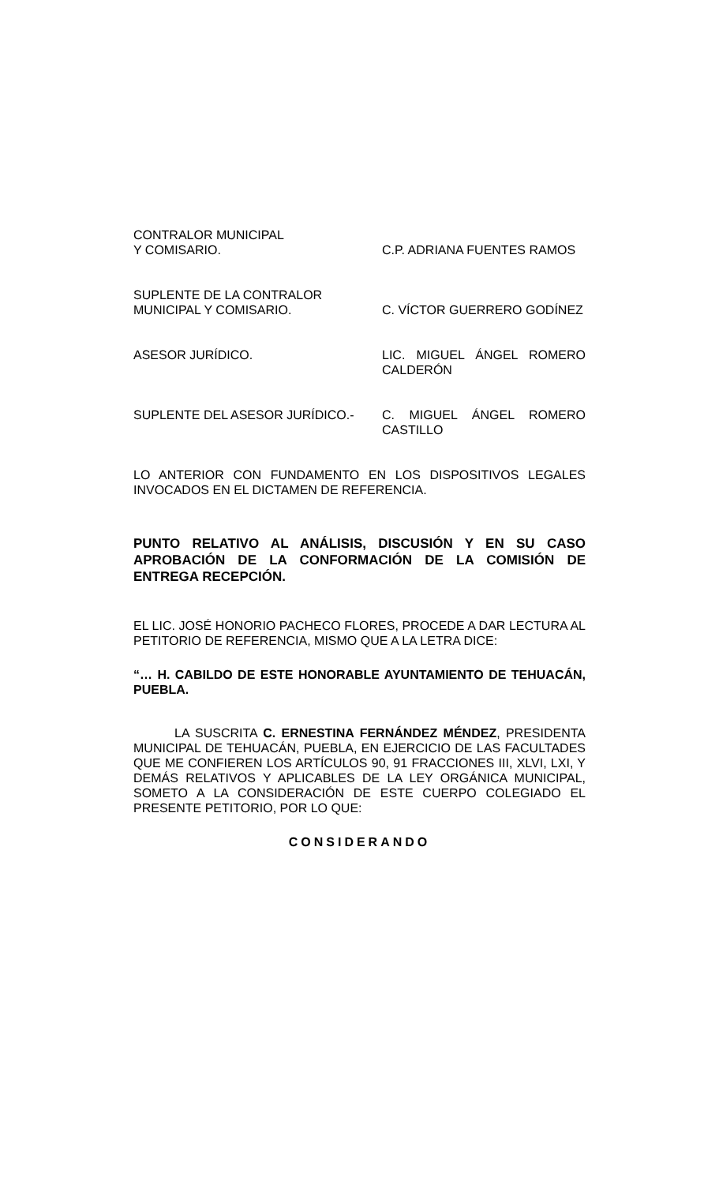CONTRALOR MUNICIPAL
Y COMISARIO.
C.P. ADRIANA FUENTES RAMOS
SUPLENTE DE LA CONTRALOR
MUNICIPAL Y COMISARIO.
C. VÍCTOR GUERRERO GODÍNEZ
ASESOR JURÍDICO. LIC. MIGUEL ÁNGEL ROMERO CALDERÓN
SUPLENTE DEL ASESOR JURÍDICO.- C. MIGUEL ÁNGEL ROMERO CASTILLO
LO ANTERIOR CON FUNDAMENTO EN LOS DISPOSITIVOS LEGALES INVOCADOS EN EL DICTAMEN DE REFERENCIA.
PUNTO RELATIVO AL ANÁLISIS, DISCUSIÓN Y EN SU CASO APROBACIÓN DE LA CONFORMACIÓN DE LA COMISIÓN DE ENTREGA RECEPCIÓN.
EL LIC. JOSÉ HONORIO PACHECO FLORES, PROCEDE A DAR LECTURA AL PETITORIO DE REFERENCIA, MISMO QUE A LA LETRA DICE:
“… H. CABILDO DE ESTE HONORABLE AYUNTAMIENTO DE TEHUACÁN, PUEBLA.
LA SUSCRITA C. ERNESTINA FERNÁNDEZ MÉNDEZ, PRESIDENTA MUNICIPAL DE TEHUACÁN, PUEBLA, EN EJERCICIO DE LAS FACULTADES QUE ME CONFIEREN LOS ARTÍCULOS 90, 91 FRACCIONES III, XLVI, LXI, Y DEMÁS RELATIVOS Y APLICABLES DE LA LEY ORGÁNICA MUNICIPAL, SOMETO A LA CONSIDERACIÓN DE ESTE CUERPO COLEGIADO EL PRESENTE PETITORIO, POR LO QUE:
CONSIDERANDO